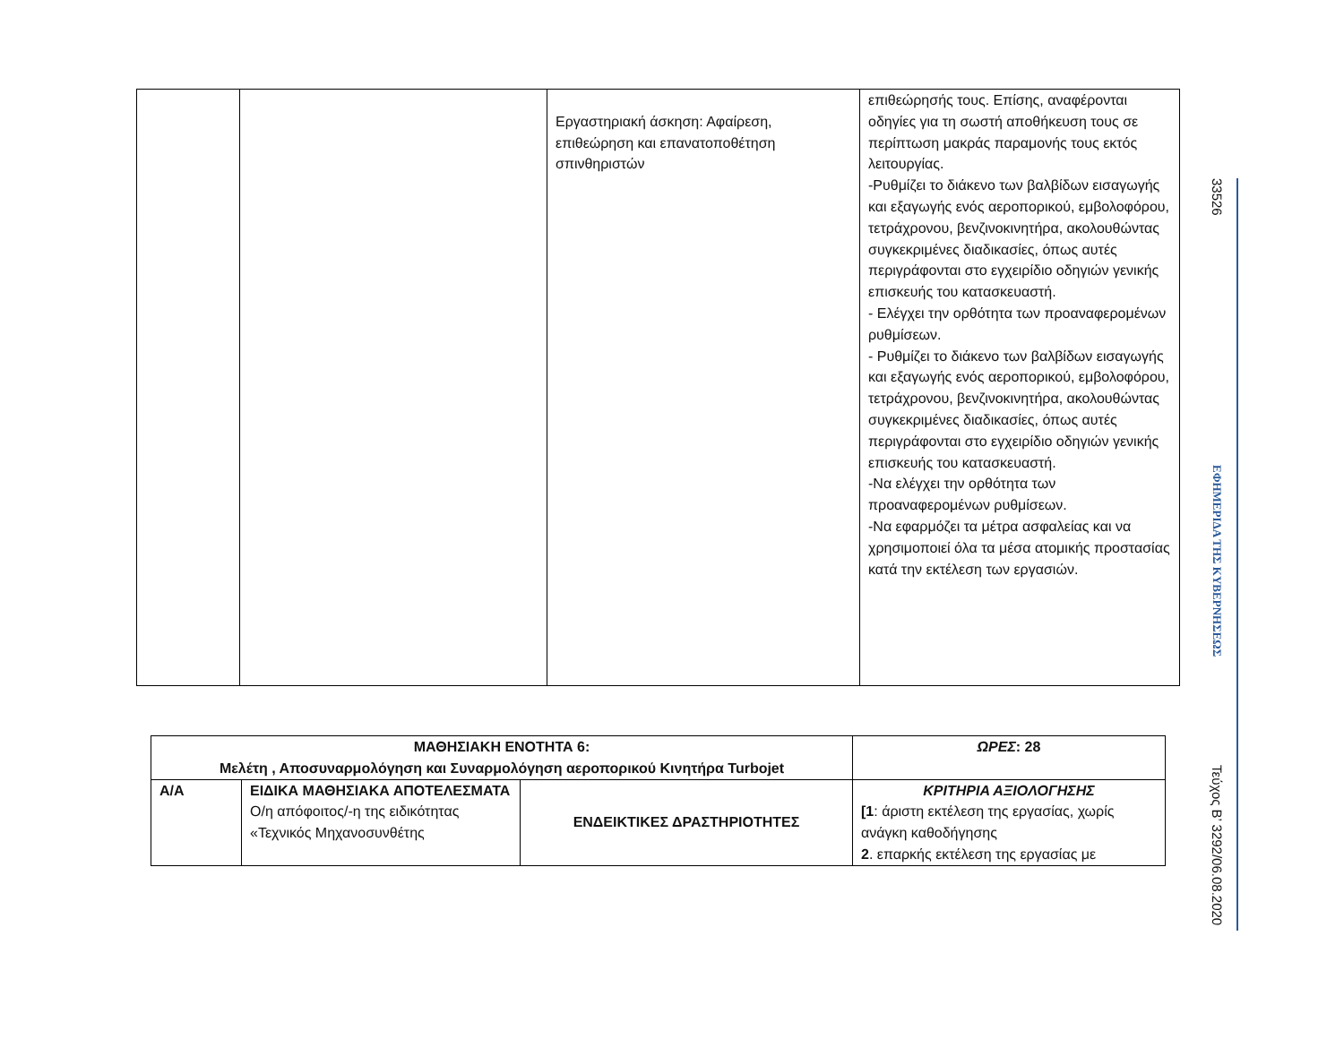| | | Εργαστηριακή άσκηση: Αφαίρεση, επιθεώρηση και επανατοποθέτηση σπινθηριστών | επιθεώρησής τους. Επίσης, αναφέρονται οδηγίες για τη σωστή αποθήκευση τους σε περίπτωση μακράς παραμονής τους εκτός λειτουργίας. -Ρυθμίζει το διάκενο των βαλβίδων εισαγωγής και εξαγωγής ενός αεροπορικού, εμβολοφόρου, τετράχρονου, βενζινοκινητήρα, ακολουθώντας συγκεκριμένες διαδικασίες, όπως αυτές περιγράφονται στο εγχειρίδιο οδηγιών γενικής επισκευής του κατασκευαστή. - Ελέγχει την ορθότητα των προαναφερομένων ρυθμίσεων. - Ρυθμίζει το διάκενο των βαλβίδων εισαγωγής και εξαγωγής ενός αεροπορικού, εμβολοφόρου, τετράχρονου, βενζινοκινητήρα, ακολουθώντας συγκεκριμένες διαδικασίες, όπως αυτές περιγράφονται στο εγχειρίδιο οδηγιών γενικής επισκευής του κατασκευαστή. -Να ελέγχει την ορθότητα των προαναφερομένων ρυθμίσεων. -Να εφαρμόζει τα μέτρα ασφαλείας και να χρησιμοποιεί όλα τα μέσα ατομικής προστασίας κατά την εκτέλεση των εργασιών. |
| ΜΑΘΗΣΙΑΚΗ ΕΝΟΤΗΤΑ 6: Μελέτη , Αποσυναρμολόγηση και Συναρμολόγηση αεροπορικού Κινητήρα Turbojet | | | ΩΡΕΣ : 28 |
| --- | --- | --- | --- |
| Α/Α | ΕΙΔΙΚΑ ΜΑΘΗΣΙΑΚΑ ΑΠΟΤΕΛΕΣΜΑΤΑ Ο/η απόφοιτος/-η της ειδικότητας «Τεχνικός Μηχανοσυνθέτης | ΕΝΔΕΙΚΤΙΚΕΣ ΔΡΑΣΤΗΡΙΟΤΗΤΕΣ | ΚΡΙΤΗΡΙΑ ΑΞΙΟΛΟΓΗΣΗΣ [1 : άριστη εκτέλεση της εργασίας, χωρίς ανάγκη καθοδήγησης 2 . επαρκής εκτέλεση της εργασίας με |
33526
ΕΦΗΜΕΡΙΔΑ ΤΗΣ ΚΥΒΕΡΝΗΣΕΩΣ
Τεύχος Β’ 3292/06.08.2020